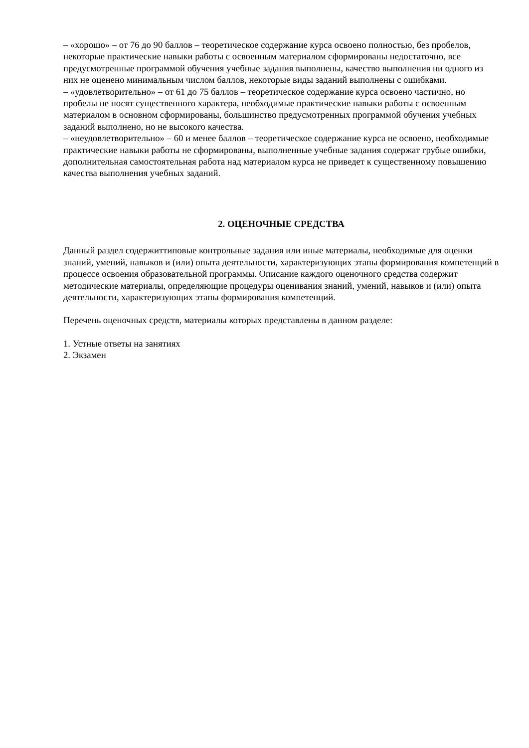– «хорошо» – от 76 до 90 баллов – теоретическое содержание курса освоено полностью, без пробелов, некоторые практические навыки работы с освоенным материалом сформированы недостаточно, все предусмотренные программой обучения учебные задания выполнены, качество выполнения ни одного из них не оценено минимальным числом баллов, некоторые виды заданий выполнены с ошибками.
– «удовлетворительно» – от 61 до 75 баллов – теоретическое содержание курса освоено частично, но пробелы не носят существенного характера, необходимые практические навыки работы с освоенным материалом в основном сформированы, большинство предусмотренных программой обучения учебных заданий выполнено, но не высокого качества.
– «неудовлетворительно» – 60 и менее баллов – теоретическое содержание курса не освоено, необходимые практические навыки работы не сформированы, выполненные учебные задания содержат грубые ошибки, дополнительная самостоятельная работа над материалом курса не приведет к существенному повышению качества выполнения учебных заданий.
2. ОЦЕНОЧНЫЕ СРЕДСТВА
Данный раздел содержиттиповые контрольные задания или иные материалы, необходимые для оценки знаний, умений, навыков и (или) опыта деятельности, характеризующих этапы формирования компетенций в процессе освоения образовательной программы. Описание каждого оценочного средства содержит методические материалы, определяющие процедуры оценивания знаний, умений, навыков и (или) опыта деятельности, характеризующих этапы формирования компетенций.
Перечень оценочных средств, материалы которых представлены в данном разделе:
1. Устные ответы на занятиях
2. Экзамен